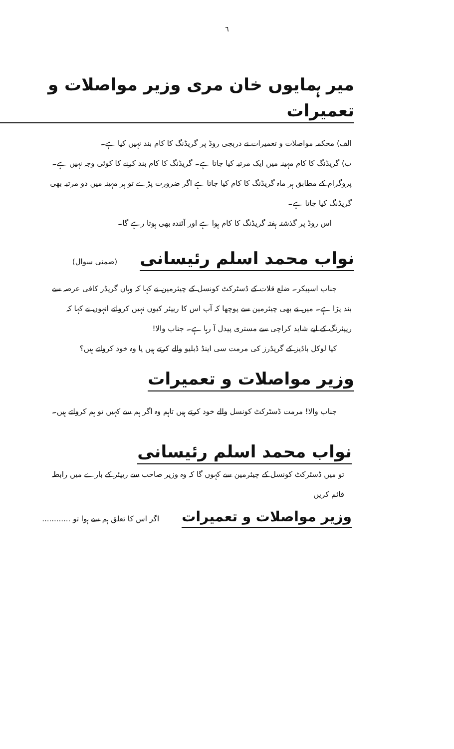٦
میر ہمایوں خان مری وزیر مواصلات و تعمیرات
الف) محکمہ مواصلات و تعمیرات نے دربجی روڈ پر گریڈنگ کا کام بند نہیں کیا ہے۔
ب) گریڈنگ کا کام مہینہ میں ایک مرتبہ کیا جاتا ہے۔ گریڈنگ کا کام بند کرنے کا کوئی وجہ نہیں ہے۔ پروگرام کے مطابق ہر ماہ گریڈنگ کا کام کیا جاتا ہے اگر ضرورت پڑے تو ہر مہینہ میں دو مرتبہ بھی گریڈنگ کیا جاتا ہے۔
اس روڈ پر گذشتہ ہفتہ گریڈنگ کا کام ہوا ہے اور آئندہ بھی ہوتا رہے گا۔
نواب محمد اسلم رئیسانی (ضمنی سوال)
جناب اسپیکر۔ ضلع قلات کے ڈسٹرکٹ کونسل کے چیئرمین نے کہا کہ وہاں گریڈر کافی عرصہ سے بند پڑا ہے۔ میں نے بھی چیئرمین سے پوچھا کہ آپ اس کا ریپئر کیوں نہیں کرواتے انہوں نے کہا کہ ریپئرنگ کے لیے شاید کراچی سے مستری پیدل آ رہا ہے۔ جناب والا!
کیا لوکل باڈیز کے گریڈرز کی مرمت سی اینڈ ڈبلیو والے کرتے ہیں یا وہ خود کرواتے ہیں؟
وزیر مواصلات و تعمیرات
جناب والا! مرمت ڈسٹرکٹ کونسل والے خود کرتے ہیں تاہم وہ اگر ہم سے کہیں تو ہم کرواتے ہیں۔
نواب محمد اسلم رئیسانی
تو میں ڈسٹرکٹ کونسل کے چیئرمین سے کہوں گا کہ وہ وزیر صاحب سے ریپئر کے بارے میں رابطہ قائم کریں
وزیر مواصلات و تعمیرات اگر اس کا تعلق ہم سے ہوا تو ............